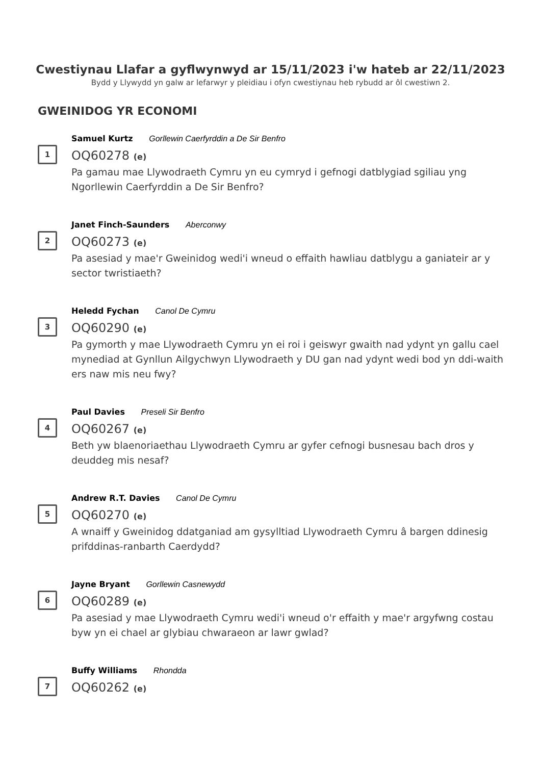Cwestiynau Llafar a gyflwynwyd ar 15/11/2023 i'w hateb ar 22/11/2023
Bydd y Llywydd yn galw ar lefarwyr y pleidiau i ofyn cwestiynau heb rybudd ar ôl cwestiwn 2.
GWEINIDOG YR ECONOMI
1
Samuel Kurtz Gorllewin Caerfyrddin a De Sir Benfro
OQ60278 (e)
Pa gamau mae Llywodraeth Cymru yn eu cymryd i gefnogi datblygiad sgiliau yng Ngorllewin Caerfyrddin a De Sir Benfro?
2
Janet Finch-Saunders Aberconwy
OQ60273 (e)
Pa asesiad y mae'r Gweinidog wedi'i wneud o effaith hawliau datblygu a ganiateir ar y sector twristiaeth?
3
Heledd Fychan Canol De Cymru
OQ60290 (e)
Pa gymorth y mae Llywodraeth Cymru yn ei roi i geiswyr gwaith nad ydynt yn gallu cael mynediad at Gynllun Ailgychwyn Llywodraeth y DU gan nad ydynt wedi bod yn ddi-waith ers naw mis neu fwy?
4
Paul Davies Preseli Sir Benfro
OQ60267 (e)
Beth yw blaenoriaethau Llywodraeth Cymru ar gyfer cefnogi busnesau bach dros y deuddeg mis nesaf?
5
Andrew R.T. Davies Canol De Cymru
OQ60270 (e)
A wnaiff y Gweinidog ddatganiad am gysylltiad Llywodraeth Cymru â bargen ddinesig prifddinas-ranbarth Caerdydd?
6
Jayne Bryant Gorllewin Casnewydd
OQ60289 (e)
Pa asesiad y mae Llywodraeth Cymru wedi'i wneud o'r effaith y mae'r argyfwng costau byw yn ei chael ar glybiau chwaraeon ar lawr gwlad?
7
Buffy Williams Rhondda
OQ60262 (e)